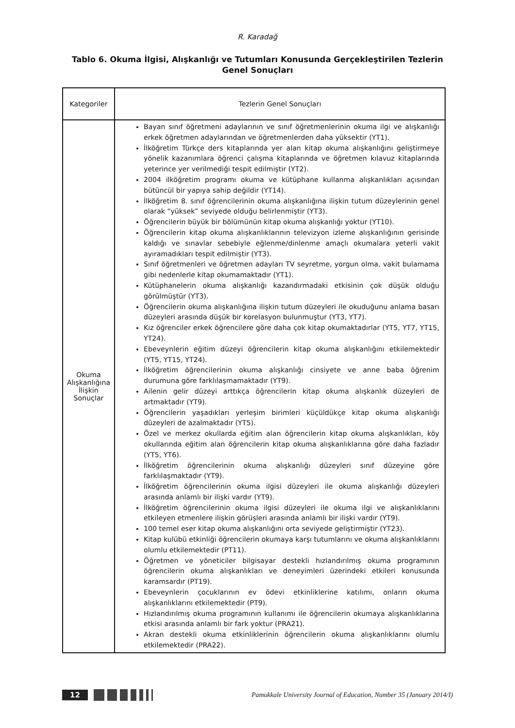R. Karadağ
Tablo 6. Okuma İlgisi, Alışkanlığı ve Tutumları Konusunda Gerçekleştirilen Tezlerin Genel Sonuçları
| Kategoriler | Tezlerin Genel Sonuçları |
| --- | --- |
| Okuma Alışkanlığına İlişkin Sonuçlar | Bayan sınıf öğretmeni adaylarının ve sınıf öğretmenlerinin okuma ilgi ve alışkanlığı erkek öğretmen adaylarından ve öğretmenlerden daha yüksektir (YT1). İlköğretim Türkçe ders kitaplarında yer alan kitap okuma alışkanlığını geliştirmeye yönelik kazanımlara öğrenci çalışma kitaplarında ve öğretmen kılavuz kitaplarında yeterince yer verilmediği tespit edilmiştir (YT2). 2004 ilköğretim programı okuma ve kütüphane kullanma alışkanlıkları açısından bütüncül bir yapıya sahip değildir (YT14). İlköğretim 8. sınıf öğrencilerinin okuma alışkanlığına ilişkin tutum düzeylerinin genel olarak “yüksek” seviyede olduğu belirlenmiştir (YT3). Öğrencilerin büyük bir bölümünün kitap okuma alışkanlığı yoktur (YT10). Öğrencilerin kitap okuma alışkanlıklarının televizyon izleme alışkanlığının gerisinde kaldığı ve sınavlar sebebiyle eğlenme/dinlenme amaçlı okumalara yeterli vakit ayıramadıkları tespit edilmiştir (YT3). Sınıf öğretmenleri ve öğretmen adayları TV seyretme, yorgun olma, vakit bulamama gibi nedenlerle kitap okumamaktadır (YT1). Kütüphanelerin okuma alışkanlığı kazandırmadaki etkisinin çok düşük olduğu görülmüştür (YT3). Öğrencilerin okuma alışkanlığına ilişkin tutum düzeyleri ile okuduğunu anlama basarı düzeyleri arasında düşük bir korelasyon bulunmuştur (YT3, YT7). Kız öğrenciler erkek öğrencilere göre daha çok kitap okumaktadırlar (YT5, YT7, YT15, YT24). Ebeveynlerin eğitim düzeyi öğrencilerin kitap okuma alışkanlığını etkilemektedir (YT5, YT15, YT24). İlköğretim öğrencilerinin okuma alışkanlığı cinsiyete ve anne baba öğrenim durumuna göre farklılaşmamaktadır (YT9). Ailenin gelir düzeyi arttıkça öğrencilerin kitap okuma alışkanlık düzeyleri de artmaktadır (YT9). Öğrencilerin yaşadıkları yerleşim birimleri küçüldükçe kitap okuma alışkanlığı düzeyleri de azalmaktadır (YT5). Özel ve merkez okullarda eğitim alan öğrencilerin kitap okuma alışkanlıkları, köy okullarında eğitim alan öğrencilerin kitap okuma alışkanlıklarına göre daha fazladır (YT5, YT6). İlköğretim öğrencilerinin okuma alışkanlığı düzeyleri sınıf düzeyine göre farklılaşmaktadır (YT9). İlköğretim öğrencilerinin okuma ilgisi düzeyleri ile okuma alışkanlığı düzeyleri arasında anlamlı bir ilişki vardır (YT9). İlköğretim öğrencilerinin okuma ilgisi düzeyleri ile okuma ilgi ve alışkanlıklarını etkileyen etmenlere ilişkin görüşleri arasında anlamlı bir ilişki vardır (YT9). 100 temel eser kitap okuma alışkanlığını orta seviyede geliştirmiştir (YT23). Kitap kulübü etkinliği öğrencilerin okumaya karşı tutumlarını ve okuma alışkanlıklarını olumlu etkilemektedir (PT11). Öğretmen ve yöneticiler bilgisayar destekli hızlandırılmış okuma programının öğrencilerin okuma alışkanlıkları ve deneyimleri üzerindeki etkileri konusunda karamsardır (PT19). Ebeveynlerin çocuklarının ev ödevi etkinliklerine katılımı, onların okuma alışkanlıklarını etkilemektedir (PT9). Hızlandırılmış okuma programının kullanımı ile öğrencilerin okumaya alışkanlıklarına etkisi arasında anlamlı bir fark yoktur (PRA21). Akran destekli okuma etkinliklerinin öğrencilerin okuma alışkanlıklarını olumlu etkilemektedir (PRA22). |
12 Pamukkale University Journal of Education, Number 35 (January 2014/I)